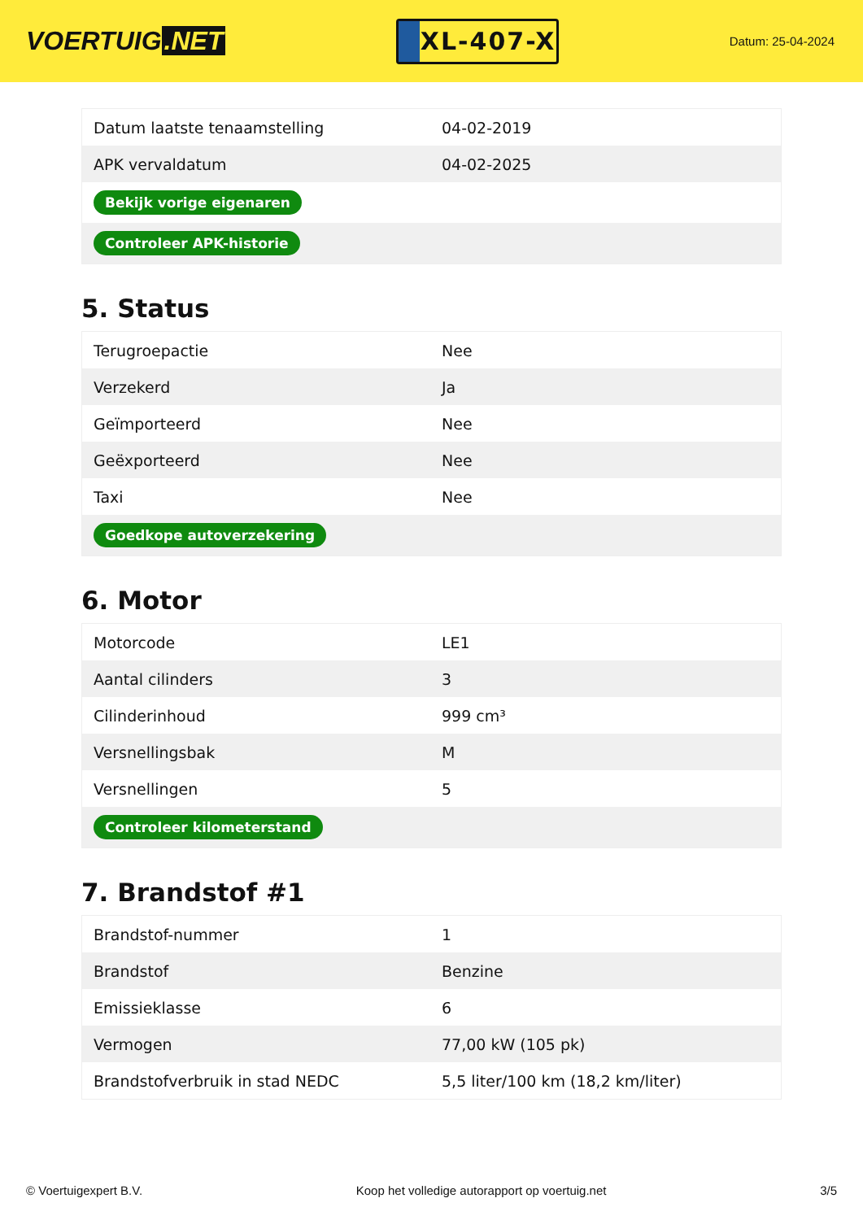VOERTUIG.NET
XL-407-X
Datum: 25-04-2024
| Datum laatste tenaamstelling | 04-02-2019 |
| APK vervaldatum | 04-02-2025 |
| Bekijk vorige eigenaren | |
| Controleer APK-historie | |
5. Status
| Terugroepactie | Nee |
| Verzekerd | Ja |
| Geïmporteerd | Nee |
| Geëxporteerd | Nee |
| Taxi | Nee |
| Goedkope autoverzekering | |
6. Motor
| Motorcode | LE1 |
| Aantal cilinders | 3 |
| Cilinderinhoud | 999 cm³ |
| Versnellingsbak | M |
| Versnellingen | 5 |
| Controleer kilometerstand | |
7. Brandstof #1
| Brandstof-nummer | 1 |
| Brandstof | Benzine |
| Emissieklasse | 6 |
| Vermogen | 77,00 kW (105 pk) |
| Brandstofverbruik in stad NEDC | 5,5 liter/100 km (18,2 km/liter) |
© Voertuigexpert B.V. Koop het volledige autorapport op voertuig.net 3/5